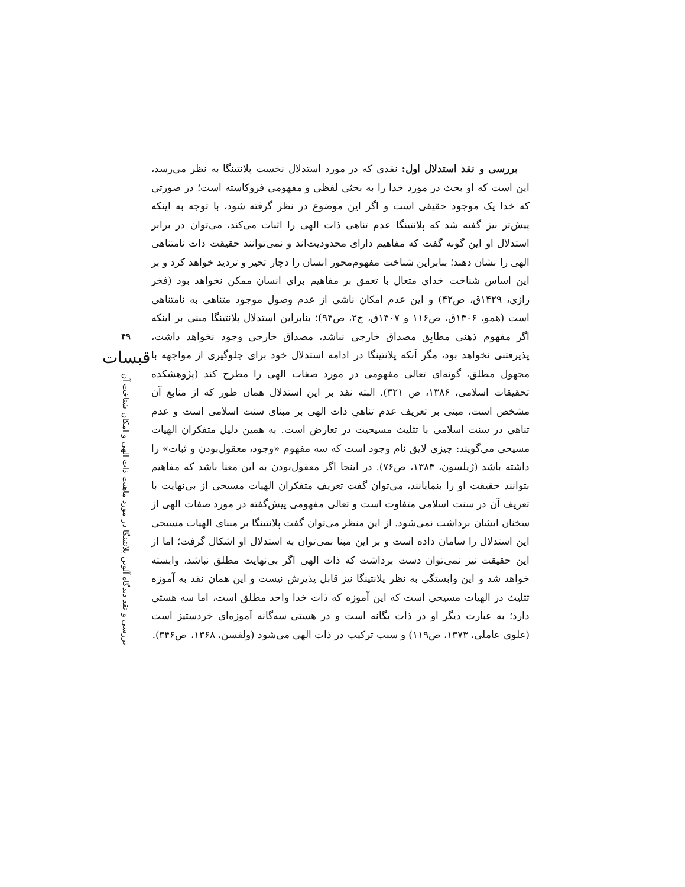بررسی و نقد استدلال اول: نقدی که در مورد استدلال نخست پلانتینگا به نظر می‌رسد، این است که او بحث در مورد خدا را به بحثی لفظی و مفهومی فروکاسته است؛ در صورتی که خدا یک موجود حقیقی است و اگر این موضوع در نظر گرفته شود، با توجه به اینکه پیش‌تر نیز گفته شد که پلانتینگا عدم تناهی ذات الهی را اثبات می‌کند، می‌توان در برابر استدلال او این گونه گفت که مفاهیم دارای محدودیت‌اند و نمی‌توانند حقیقت ذات نامتناهی الهی را نشان دهند؛ بنابراین شناخت مفهوم‌محور انسان را دچار تحیر و تردید خواهد کرد و بر این اساس شناخت خدای متعال با تعمق بر مفاهیم برای انسان ممکن نخواهد بود (فخر رازی، ۱۴۲۹ق، ص۴۲) و این عدم امکان ناشی از عدم وصول موجود متناهی به نامتناهی است (همو، ۱۴۰۶ق، ص۱۱۶ و ۱۴۰۷ق، ج۲، ص۹۴)؛ بنابراین استدلال پلانتینگا مبنی بر اینکه اگر مفهوم ذهنی مطابِق مصداق خارجی نباشد، مصداق خارجی وجود نخواهد داشت، پذیرفتنی نخواهد بود، مگر آنکه پلانتینگا در ادامه استدلال خود برای جلوگیری از مواجهه با مجهول مطلق، گونه‌ای تعالی مفهومی در مورد صفات الهی را مطرح کند (پژوهشکده تحقیقات اسلامی، ۱۳۸۶، ص ۳۲۱). البته نقد بر این استدلال همان طور که از منابع آن مشخص است، مبنی بر تعریف عدم تناهیِ ذات الهی بر مبنای سنت اسلامی است و عدم تناهی در سنت اسلامی با تثلیث مسیحیت در تعارض است. به همین دلیل متفکران الهیات مسیحی می‌گویند: چیزی لایق نام وجود است که سه مفهوم «وجود، معقول‌بودن و ثبات» را داشته باشد (ژیلسون، ۱۳۸۴، ص۷۶). در اینجا اگر معقول‌بودن به این معنا باشد که مفاهیم بتوانند حقیقت او را بنمایانند، می‌توان گفت تعریف متفکران الهیات مسیحی از بی‌نهایت با تعریف آن در سنت اسلامی متفاوت است و تعالی مفهومی پیش‌گفته در مورد صفات الهی از سخنان ایشان برداشت نمی‌شود. از این منظر می‌توان گفت پلانتینگا بر مبنای الهیات مسیحی این استدلال را سامان داده است و بر این مبنا نمی‌توان به استدلال او اشکال گرفت؛ اما از این حقیقت نیز نمی‌توان دست برداشت که ذات الهی اگر بی‌نهایت مطلق نباشد، وابسته خواهد شد و این وابستگی به نظر پلانتینگا نیز قابل پذیرش نیست و این همان نقد به آموزه تثلیث در الهیات مسیحی است که این آموزه که ذات خدا واحد مطلق است، اما سه هستی دارد؛ به عبارت دیگر او در ذات یگانه است و در هستی سه‌گانه آموزه‌ای خردستیز است (علوی عاملی، ۱۳۷۳، ص۱۱۹) و سبب ترکیب در ذات الهی می‌شود (ولفسن، ۱۳۶۸، ص۳۴۶).
۴۹
قبسات
بررسی و نقد دیدگاه آلوین پلانتینگا در مورد ماهیت ذات الهی و امکان شناخت آن